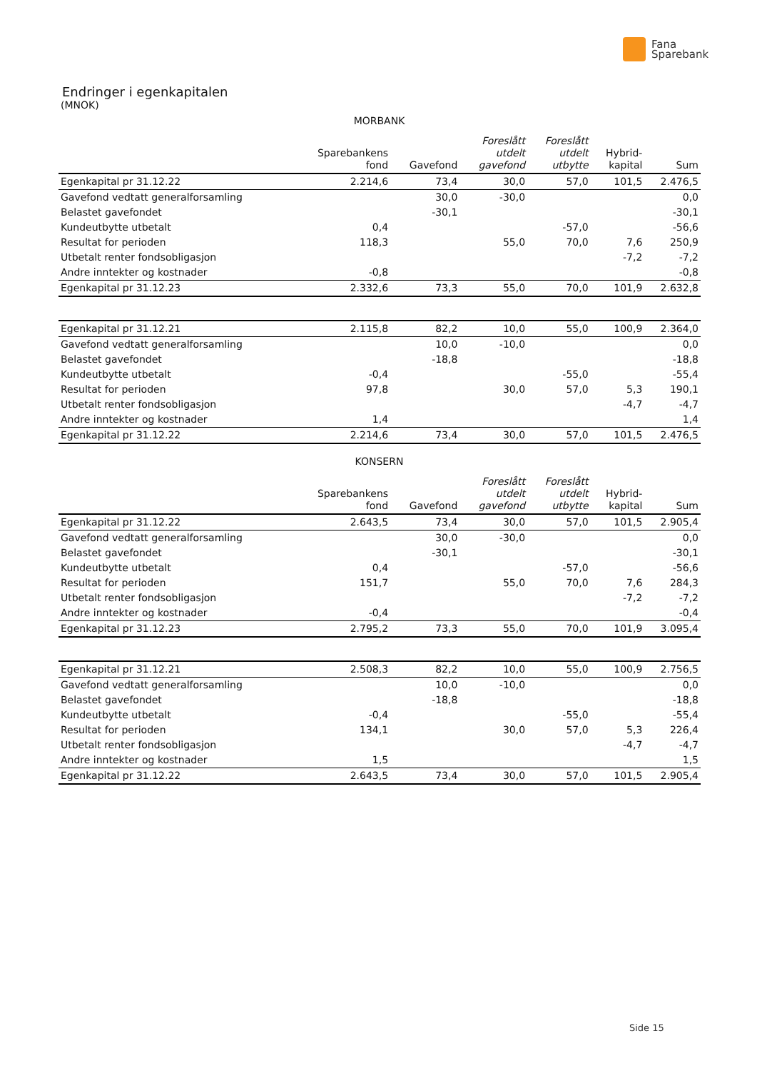Fana
Sparebank
Endringer i egenkapitalen
(MNOK)
MORBANK
| | Sparebankens fond | Gavefond | Foreslått utdelt gavefond | Foreslått utdelt utbytte | Hybrid- kapital | Sum |
| --- | --- | --- | --- | --- | --- | --- |
| Egenkapital pr 31.12.22 | 2.214,6 | 73,4 | 30,0 | 57,0 | 101,5 | 2.476,5 |
| Gavefond vedtatt generalforsamling | | 30,0 | -30,0 | | | 0,0 |
| Belastet gavefondet | | -30,1 | | | | -30,1 |
| Kundeutbytte utbetalt | 0,4 | | | -57,0 | | -56,6 |
| Resultat for perioden | 118,3 | | 55,0 | 70,0 | 7,6 | 250,9 |
| Utbetalt renter fondsobligasjon | | | | | -7,2 | -7,2 |
| Andre inntekter og kostnader | -0,8 | | | | | -0,8 |
| Egenkapital pr 31.12.23 | 2.332,6 | 73,3 | 55,0 | 70,0 | 101,9 | 2.632,8 |
| Egenkapital pr 31.12.21 | 2.115,8 | 82,2 | 10,0 | 55,0 | 100,9 | 2.364,0 |
| Gavefond vedtatt generalforsamling | | 10,0 | -10,0 | | | 0,0 |
| Belastet gavefondet | | -18,8 | | | | -18,8 |
| Kundeutbytte utbetalt | -0,4 | | | -55,0 | | -55,4 |
| Resultat for perioden | 97,8 | | 30,0 | 57,0 | 5,3 | 190,1 |
| Utbetalt renter fondsobligasjon | | | | | -4,7 | -4,7 |
| Andre inntekter og kostnader | 1,4 | | | | | 1,4 |
| Egenkapital pr 31.12.22 | 2.214,6 | 73,4 | 30,0 | 57,0 | 101,5 | 2.476,5 |
KONSERN
| | Sparebankens fond | Gavefond | Foreslått utdelt gavefond | Foreslått utdelt utbytte | Hybrid- kapital | Sum |
| --- | --- | --- | --- | --- | --- | --- |
| Egenkapital pr 31.12.22 | 2.643,5 | 73,4 | 30,0 | 57,0 | 101,5 | 2.905,4 |
| Gavefond vedtatt generalforsamling | | 30,0 | -30,0 | | | 0,0 |
| Belastet gavefondet | | -30,1 | | | | -30,1 |
| Kundeutbytte utbetalt | 0,4 | | | -57,0 | | -56,6 |
| Resultat for perioden | 151,7 | | 55,0 | 70,0 | 7,6 | 284,3 |
| Utbetalt renter fondsobligasjon | | | | | -7,2 | -7,2 |
| Andre inntekter og kostnader | -0,4 | | | | | -0,4 |
| Egenkapital pr 31.12.23 | 2.795,2 | 73,3 | 55,0 | 70,0 | 101,9 | 3.095,4 |
| Egenkapital pr 31.12.21 | 2.508,3 | 82,2 | 10,0 | 55,0 | 100,9 | 2.756,5 |
| Gavefond vedtatt generalforsamling | | 10,0 | -10,0 | | | 0,0 |
| Belastet gavefondet | | -18,8 | | | | -18,8 |
| Kundeutbytte utbetalt | -0,4 | | | -55,0 | | -55,4 |
| Resultat for perioden | 134,1 | | 30,0 | 57,0 | 5,3 | 226,4 |
| Utbetalt renter fondsobligasjon | | | | | -4,7 | -4,7 |
| Andre inntekter og kostnader | 1,5 | | | | | 1,5 |
| Egenkapital pr 31.12.22 | 2.643,5 | 73,4 | 30,0 | 57,0 | 101,5 | 2.905,4 |
Side 15